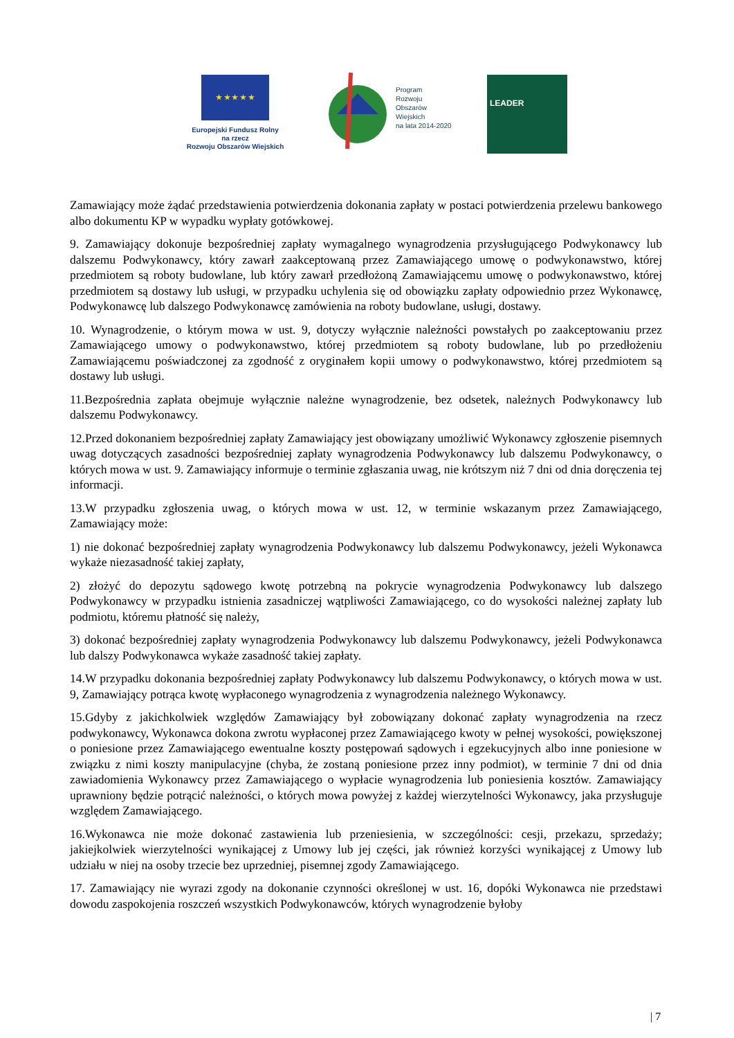★ ★ ★ ★ ★
Europejski Fundusz Rolny
na rzecz
Rozwoju Obszarów Wiejskich
Program
Rozwoju
Obszarów
Wiejskich
na lata 2014-2020
LEADER
Zamawiający może żądać przedstawienia potwierdzenia dokonania zapłaty w postaci potwierdzenia przelewu bankowego albo dokumentu KP w wypadku wypłaty gotówkowej.
9. Zamawiający dokonuje bezpośredniej zapłaty wymagalnego wynagrodzenia przysługującego Podwykonawcy lub dalszemu Podwykonawcy, który zawarł zaakceptowaną przez Zamawiającego umowę o podwykonawstwo, której przedmiotem są roboty budowlane, lub który zawarł przedłożoną Zamawiającemu umowę o podwykonawstwo, której przedmiotem są dostawy lub usługi, w przypadku uchylenia się od obowiązku zapłaty odpowiednio przez Wykonawcę, Podwykonawcę lub dalszego Podwykonawcę zamówienia na roboty budowlane, usługi, dostawy.
10. Wynagrodzenie, o którym mowa w ust. 9, dotyczy wyłącznie należności powstałych po zaakceptowaniu przez Zamawiającego umowy o podwykonawstwo, której przedmiotem są roboty budowlane, lub po przedłożeniu Zamawiającemu poświadczonej za zgodność z oryginałem kopii umowy o podwykonawstwo, której przedmiotem są dostawy lub usługi.
11.Bezpośrednia zapłata obejmuje wyłącznie należne wynagrodzenie, bez odsetek, należnych Podwykonawcy lub dalszemu Podwykonawcy.
12.Przed dokonaniem bezpośredniej zapłaty Zamawiający jest obowiązany umożliwić Wykonawcy zgłoszenie pisemnych uwag dotyczących zasadności bezpośredniej zapłaty wynagrodzenia Podwykonawcy lub dalszemu Podwykonawcy, o których mowa w ust. 9. Zamawiający informuje o terminie zgłaszania uwag, nie krótszym niż 7 dni od dnia doręczenia tej informacji.
13.W przypadku zgłoszenia uwag, o których mowa w ust. 12, w terminie wskazanym przez Zamawiającego, Zamawiający może:
1) nie dokonać bezpośredniej zapłaty wynagrodzenia Podwykonawcy lub dalszemu Podwykonawcy, jeżeli Wykonawca wykaże niezasadność takiej zapłaty,
2) złożyć do depozytu sądowego kwotę potrzebną na pokrycie wynagrodzenia Podwykonawcy lub dalszego Podwykonawcy w przypadku istnienia zasadniczej wątpliwości Zamawiającego, co do wysokości należnej zapłaty lub podmiotu, któremu płatność się należy,
3) dokonać bezpośredniej zapłaty wynagrodzenia Podwykonawcy lub dalszemu Podwykonawcy, jeżeli Podwykonawca lub dalszy Podwykonawca wykaże zasadność takiej zapłaty.
14.W przypadku dokonania bezpośredniej zapłaty Podwykonawcy lub dalszemu Podwykonawcy, o których mowa w ust. 9, Zamawiający potrąca kwotę wypłaconego wynagrodzenia z wynagrodzenia należnego Wykonawcy.
15.Gdyby z jakichkolwiek względów Zamawiający był zobowiązany dokonać zapłaty wynagrodzenia na rzecz podwykonawcy, Wykonawca dokona zwrotu wypłaconej przez Zamawiającego kwoty w pełnej wysokości, powiększonej o poniesione przez Zamawiającego ewentualne koszty postępowań sądowych i egzekucyjnych albo inne poniesione w związku z nimi koszty manipulacyjne (chyba, że zostaną poniesione przez inny podmiot), w terminie 7 dni od dnia zawiadomienia Wykonawcy przez Zamawiającego o wypłacie wynagrodzenia lub poniesienia kosztów. Zamawiający uprawniony będzie potrącić należności, o których mowa powyżej z każdej wierzytelności Wykonawcy, jaka przysługuje względem Zamawiającego.
16.Wykonawca nie może dokonać zastawienia lub przeniesienia, w szczególności: cesji, przekazu, sprzedaży; jakiejkolwiek wierzytelności wynikającej z Umowy lub jej części, jak również korzyści wynikającej z Umowy lub udziału w niej na osoby trzecie bez uprzedniej, pisemnej zgody Zamawiającego.
17. Zamawiający nie wyrazi zgody na dokonanie czynności określonej w ust. 16, dopóki Wykonawca nie przedstawi dowodu zaspokojenia roszczeń wszystkich Podwykonawców, których wynagrodzenie byłoby
| 7